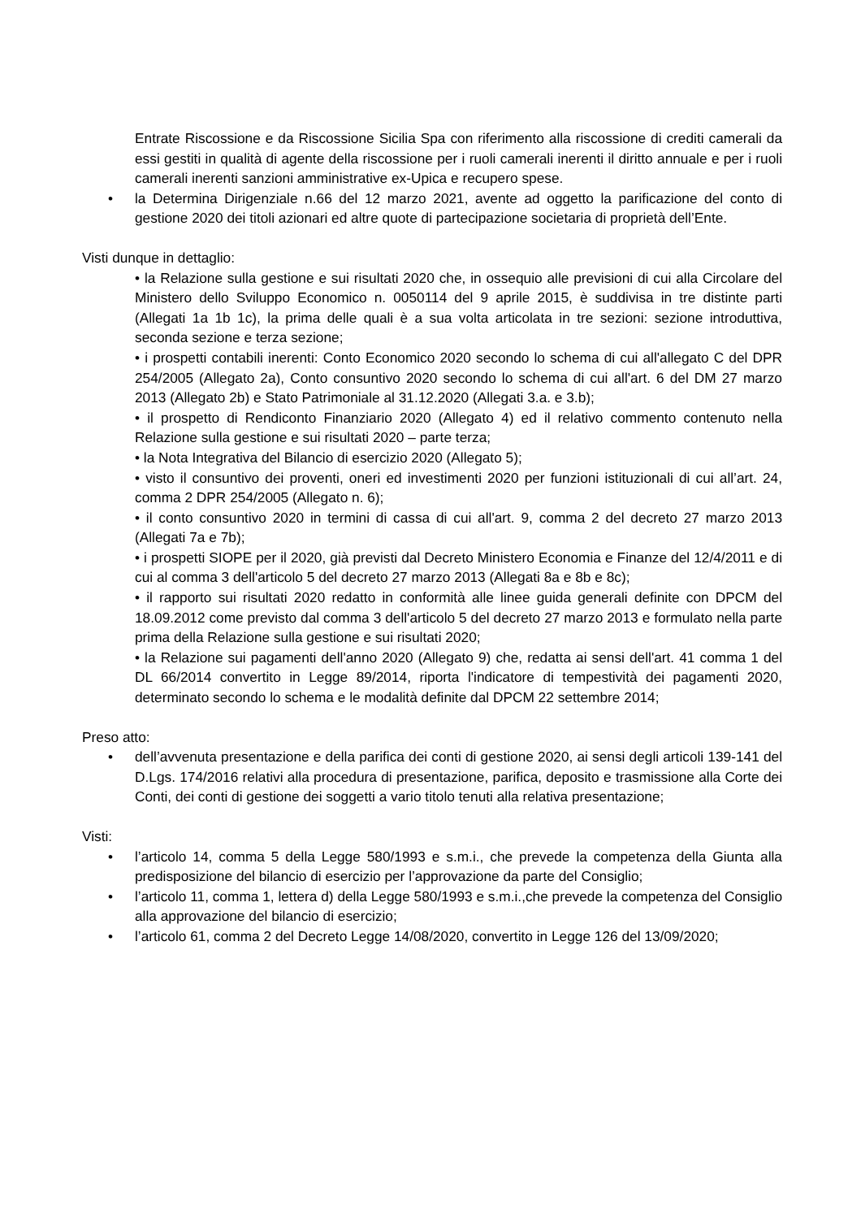Entrate Riscossione e da Riscossione Sicilia Spa con riferimento alla riscossione di crediti camerali da essi gestiti in qualità di agente della riscossione per i ruoli camerali inerenti il diritto annuale e per i ruoli camerali inerenti sanzioni amministrative ex-Upica e recupero spese.
• la Determina Dirigenziale n.66 del 12 marzo 2021, avente ad oggetto la parificazione del conto di gestione 2020 dei titoli azionari ed altre quote di partecipazione societaria di proprietà dell’Ente.
Visti dunque in dettaglio:
• la Relazione sulla gestione e sui risultati 2020 che, in ossequio alle previsioni di cui alla Circolare del Ministero dello Sviluppo Economico n. 0050114 del 9 aprile 2015, è suddivisa in tre distinte parti (Allegati 1a 1b 1c), la prima delle quali è a sua volta articolata in tre sezioni: sezione introduttiva, seconda sezione e terza sezione;
• i prospetti contabili inerenti: Conto Economico 2020 secondo lo schema di cui all'allegato C del DPR 254/2005 (Allegato 2a), Conto consuntivo 2020 secondo lo schema di cui all'art. 6 del DM 27 marzo 2013 (Allegato 2b) e Stato Patrimoniale al 31.12.2020 (Allegati 3.a. e 3.b);
• il prospetto di Rendiconto Finanziario 2020 (Allegato 4) ed il relativo commento contenuto nella Relazione sulla gestione e sui risultati 2020 – parte terza;
• la Nota Integrativa del Bilancio di esercizio 2020 (Allegato 5);
• visto il consuntivo dei proventi, oneri ed investimenti 2020 per funzioni istituzionali di cui all’art. 24, comma 2 DPR 254/2005 (Allegato n. 6);
• il conto consuntivo 2020 in termini di cassa di cui all'art. 9, comma 2 del decreto 27 marzo 2013 (Allegati 7a e 7b);
• i prospetti SIOPE per il 2020, già previsti dal Decreto Ministero Economia e Finanze del 12/4/2011 e di cui al comma 3 dell'articolo 5 del decreto 27 marzo 2013 (Allegati 8a e 8b e 8c);
• il rapporto sui risultati 2020 redatto in conformità alle linee guida generali definite con DPCM del 18.09.2012 come previsto dal comma 3 dell'articolo 5 del decreto 27 marzo 2013 e formulato nella parte prima della Relazione sulla gestione e sui risultati 2020;
• la Relazione sui pagamenti dell'anno 2020 (Allegato 9) che, redatta ai sensi dell'art. 41 comma 1 del DL 66/2014 convertito in Legge 89/2014, riporta l'indicatore di tempestività dei pagamenti 2020, determinato secondo lo schema e le modalità definite dal DPCM 22 settembre 2014;
Preso atto:
• dell’avvenuta presentazione e della parifica dei conti di gestione 2020, ai sensi degli articoli 139-141 del D.Lgs. 174/2016 relativi alla procedura di presentazione, parifica, deposito e trasmissione alla Corte dei Conti, dei conti di gestione dei soggetti a vario titolo tenuti alla relativa presentazione;
Visti:
• l’articolo 14, comma 5 della Legge 580/1993 e s.m.i., che prevede la competenza della Giunta alla predisposizione del bilancio di esercizio per l’approvazione da parte del Consiglio;
• l’articolo 11, comma 1, lettera d) della Legge 580/1993 e s.m.i.,che prevede la competenza del Consiglio alla approvazione del bilancio di esercizio;
• l’articolo 61, comma 2 del Decreto Legge 14/08/2020, convertito in Legge 126 del 13/09/2020;